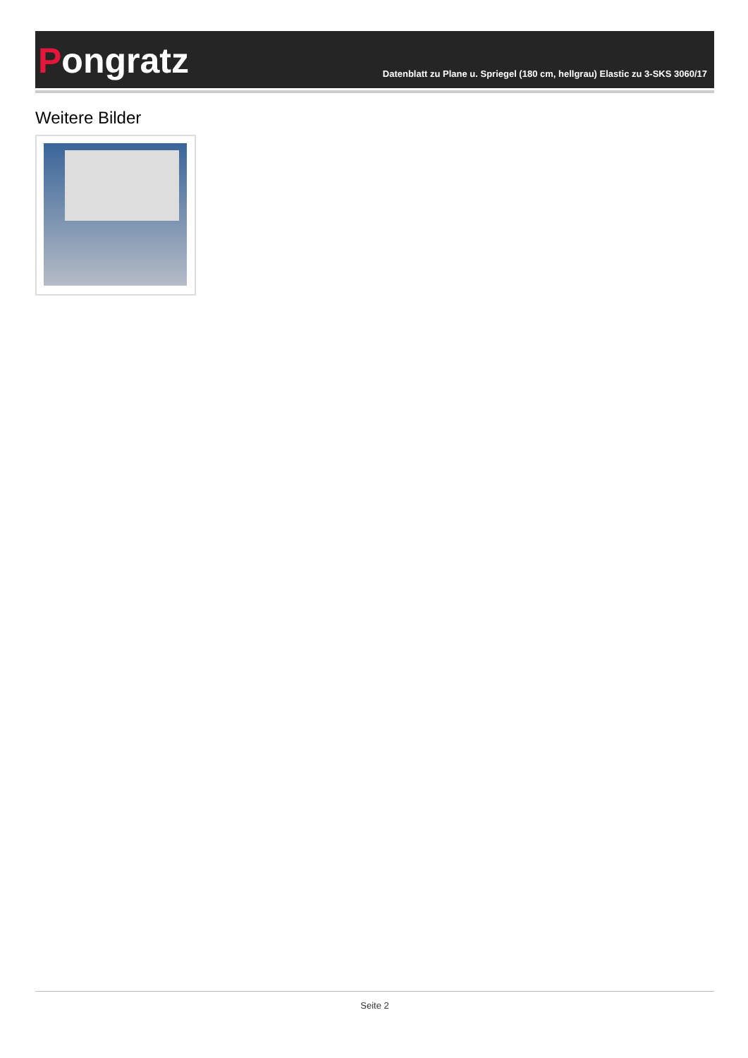Pongratz
Datenblatt zu Plane u. Spriegel (180 cm, hellgrau) Elastic zu 3-SKS 3060/17
Weitere Bilder
Seite 2